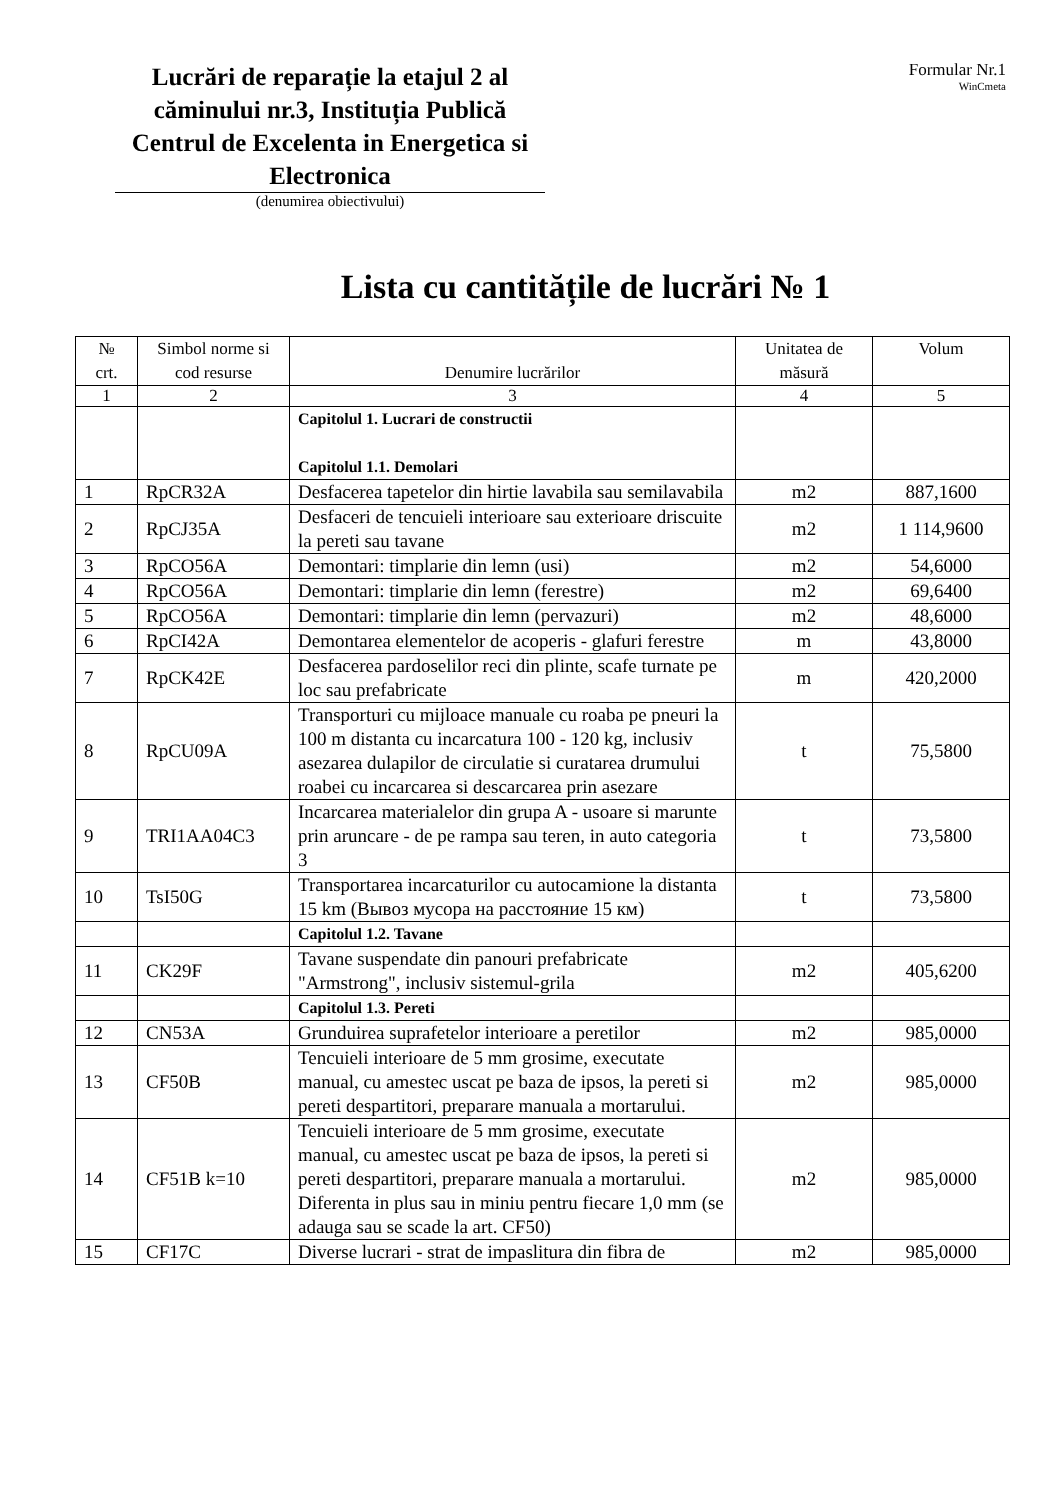Lucrări de reparație la etajul 2 al căminului nr.3, Instituția Publică Centrul de Excelenta in Energetica si Electronica
(denumirea obiectivului)
Formular Nr.1
WinCmeta
Lista cu cantitățile de lucrări № 1
| № crt. | Simbol norme si cod resurse | Denumire lucrărilor | Unitatea de măsură | Volum |
| --- | --- | --- | --- | --- |
| 1 | 2 | 3 | 4 | 5 |
| | | Capitolul 1. Lucrari de constructii Capitolul 1.1. Demolari | | |
| 1 | RpCR32A | Desfacerea tapetelor din hirtie lavabila sau semilavabila | m2 | 887,1600 |
| 2 | RpCJ35A | Desfaceri de tencuieli interioare sau exterioare driscuite la pereti sau tavane | m2 | 1 114,9600 |
| 3 | RpCO56A | Demontari: timplarie din lemn (usi) | m2 | 54,6000 |
| 4 | RpCO56A | Demontari: timplarie din lemn (ferestre) | m2 | 69,6400 |
| 5 | RpCO56A | Demontari: timplarie din lemn (pervazuri) | m2 | 48,6000 |
| 6 | RpCI42A | Demontarea elementelor de acoperis - glafuri ferestre | m | 43,8000 |
| 7 | RpCK42E | Desfacerea pardoselilor reci din plinte, scafe turnate pe loc sau prefabricate | m | 420,2000 |
| 8 | RpCU09A | Transporturi cu mijloace manuale cu roaba pe pneuri la 100 m distanta cu incarcatura 100 - 120 kg, inclusiv asezarea dulapilor de circulatie si curatarea drumului roabei cu incarcarea si descarcarea prin asezare | t | 75,5800 |
| 9 | TRI1AA04C3 | Incarcarea materialelor din grupa A - usoare si marunte prin aruncare - de pe rampa sau teren, in auto categoria 3 | t | 73,5800 |
| 10 | TsI50G | Transportarea incarcaturilor cu autocamione la distanta 15 km (Вывоз мусора на расстояние 15 км) | t | 73,5800 |
| | | Capitolul 1.2. Tavane | | |
| 11 | CK29F | Tavane suspendate din panouri prefabricate "Armstrong", inclusiv sistemul-grila | m2 | 405,6200 |
| | | Capitolul 1.3. Pereti | | |
| 12 | CN53A | Grunduirea suprafetelor interioare a peretilor | m2 | 985,0000 |
| 13 | CF50B | Tencuieli interioare de 5 mm grosime, executate manual, cu amestec uscat pe baza de ipsos, la pereti si pereti despartitori, preparare manuala a mortarului. | m2 | 985,0000 |
| 14 | CF51B k=10 | Tencuieli interioare de 5 mm grosime, executate manual, cu amestec uscat pe baza de ipsos, la pereti si pereti despartitori, preparare manuala a mortarului. Diferenta in plus sau in miniu pentru fiecare 1,0 mm (se adauga sau se scade la art. CF50) | m2 | 985,0000 |
| 15 | CF17C | Diverse lucrari - strat de impaslitura din fibra de | m2 | 985,0000 |